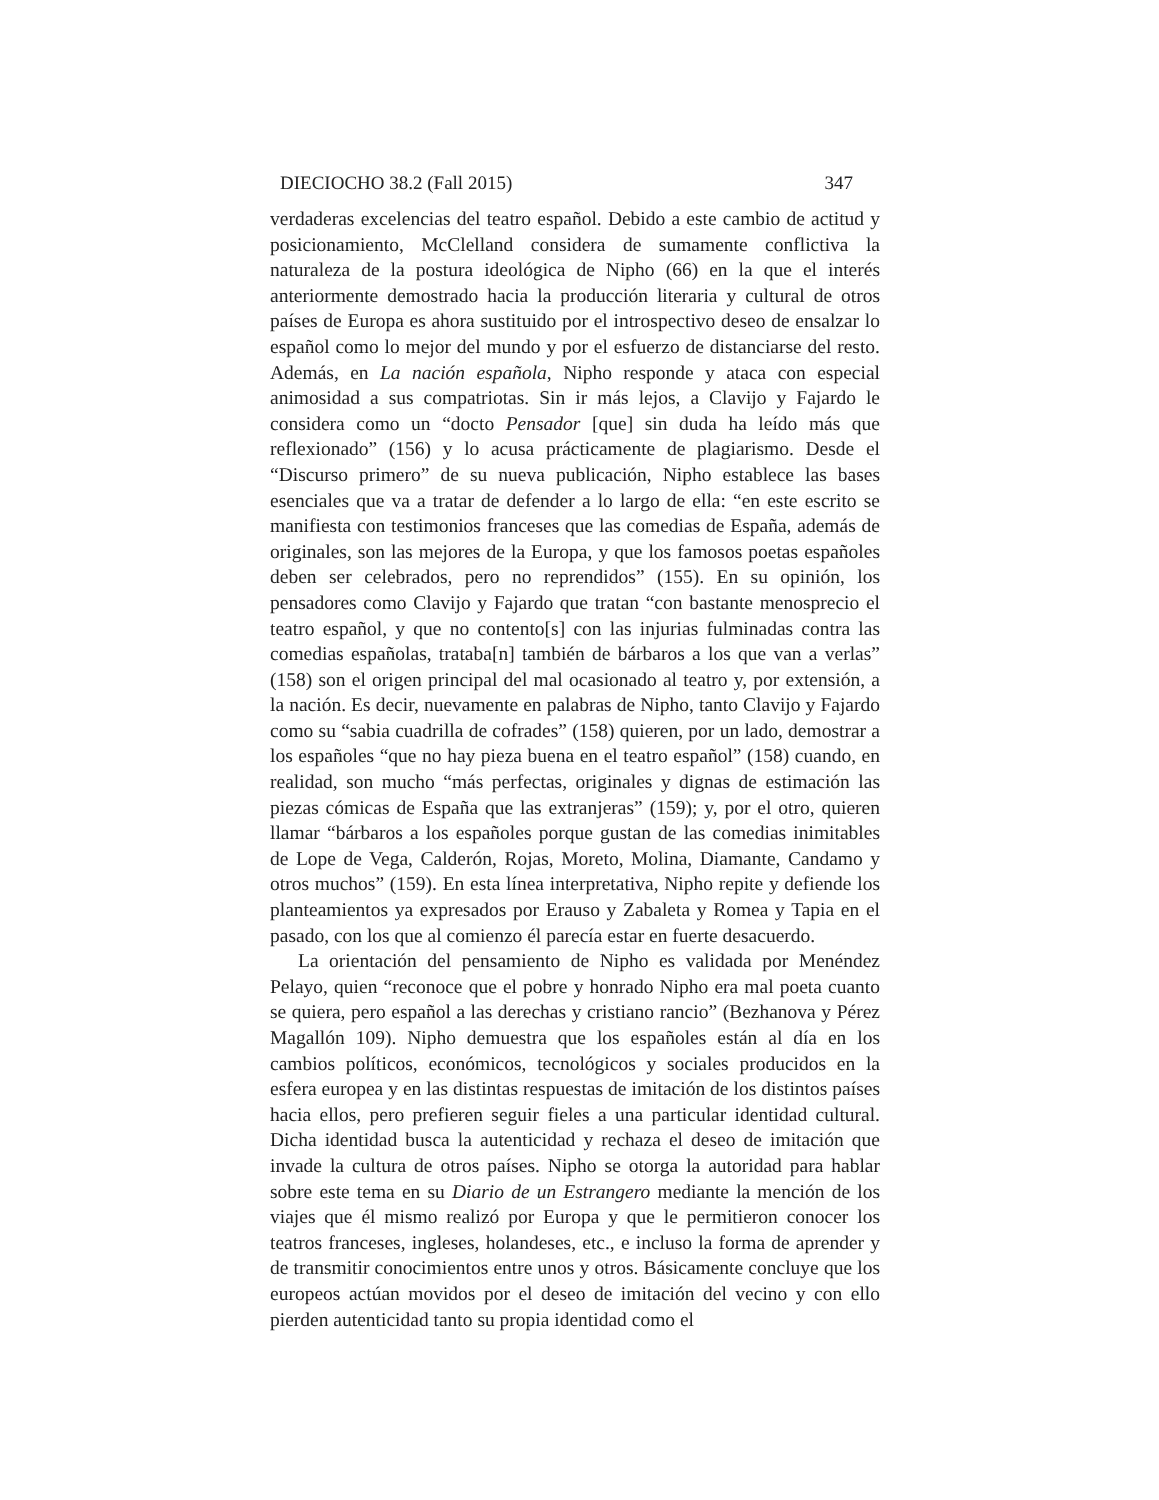DIECIOCHO 38.2 (Fall 2015) 347
verdaderas excelencias del teatro español. Debido a este cambio de actitud y posicionamiento, McClelland considera de sumamente conflictiva la naturaleza de la postura ideológica de Nipho (66) en la que el interés anteriormente demostrado hacia la producción literaria y cultural de otros países de Europa es ahora sustituido por el introspectivo deseo de ensalzar lo español como lo mejor del mundo y por el esfuerzo de distanciarse del resto. Además, en La nación española, Nipho responde y ataca con especial animosidad a sus compatriotas. Sin ir más lejos, a Clavijo y Fajardo le considera como un “docto Pensador [que] sin duda ha leído más que reflexionado” (156) y lo acusa prácticamente de plagiarismo. Desde el “Discurso primero” de su nueva publicación, Nipho establece las bases esenciales que va a tratar de defender a lo largo de ella: “en este escrito se manifiesta con testimonios franceses que las comedias de España, además de originales, son las mejores de la Europa, y que los famosos poetas españoles deben ser celebrados, pero no reprendidos” (155). En su opinión, los pensadores como Clavijo y Fajardo que tratan “con bastante menosprecio el teatro español, y que no contento[s] con las injurias fulminadas contra las comedias españolas, trataba[n] también de bárbaros a los que van a verlas” (158) son el origen principal del mal ocasionado al teatro y, por extensión, a la nación. Es decir, nuevamente en palabras de Nipho, tanto Clavijo y Fajardo como su “sabia cuadrilla de cofrades” (158) quieren, por un lado, demostrar a los españoles “que no hay pieza buena en el teatro español” (158) cuando, en realidad, son mucho “más perfectas, originales y dignas de estimación las piezas cómicas de España que las extranjeras” (159); y, por el otro, quieren llamar “bárbaros a los españoles porque gustan de las comedias inimitables de Lope de Vega, Calderón, Rojas, Moreto, Molina, Diamante, Candamo y otros muchos” (159). En esta línea interpretativa, Nipho repite y defiende los planteamientos ya expresados por Erauso y Zabaleta y Romea y Tapia en el pasado, con los que al comienzo él parecía estar en fuerte desacuerdo.
La orientación del pensamiento de Nipho es validada por Menéndez Pelayo, quien “reconoce que el pobre y honrado Nipho era mal poeta cuanto se quiera, pero español a las derechas y cristiano rancio” (Bezhanova y Pérez Magallón 109). Nipho demuestra que los españoles están al día en los cambios políticos, económicos, tecnológicos y sociales producidos en la esfera europea y en las distintas respuestas de imitación de los distintos países hacia ellos, pero prefieren seguir fieles a una particular identidad cultural. Dicha identidad busca la autenticidad y rechaza el deseo de imitación que invade la cultura de otros países. Nipho se otorga la autoridad para hablar sobre este tema en su Diario de un Estrangero mediante la mención de los viajes que él mismo realizó por Europa y que le permitieron conocer los teatros franceses, ingleses, holandeses, etc., e incluso la forma de aprender y de transmitir conocimientos entre unos y otros. Básicamente concluye que los europeos actúan movidos por el deseo de imitación del vecino y con ello pierden autenticidad tanto su propia identidad como el